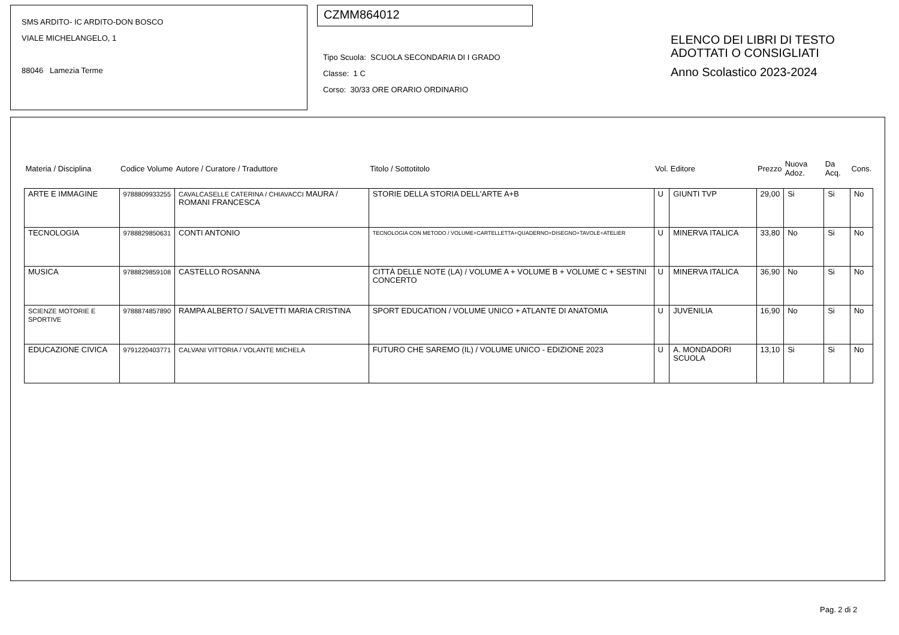SMS ARDITO- IC ARDITO-DON BOSCO
VIALE MICHELANGELO, 1
88046 Lamezia Terme
CZMM864012
Tipo Scuola: SCUOLA SECONDARIA DI I GRADO
Classe: 1 C
Corso: 30/33 ORE ORARIO ORDINARIO
ELENCO DEI LIBRI DI TESTO
ADOTTATI O CONSIGLIATI
Anno Scolastico 2023-2024
| Materia / Disciplina | Codice Volume | Autore / Curatore / Traduttore | Titolo / Sottotitolo | Vol. | Editore | Prezzo | Nuova Adoz. | Da Acq. | Cons. |
| --- | --- | --- | --- | --- | --- | --- | --- | --- | --- |
| ARTE E IMMAGINE | 9788809933255 | CAVALCASELLE CATERINA / CHIAVACCI MAURA / ROMANI FRANCESCA | STORIE DELLA STORIA DELL'ARTE A+B | U | GIUNTI TVP | 29,00 | Si | Si | No |
| TECNOLOGIA | 9788829850631 | CONTI ANTONIO | TECNOLOGIA CON METODO / VOLUME+CARTELLETTA+QUADERNO+DISEGNO+TAVOLE+ATELIER | U | MINERVA ITALICA | 33,80 | No | Si | No |
| MUSICA | 9788829859108 | CASTELLO ROSANNA | CITTÀ DELLE NOTE (LA) / VOLUME A + VOLUME B + VOLUME C + SESTINI CONCERTO | U | MINERVA ITALICA | 36,90 | No | Si | No |
| SCIENZE MOTORIE E SPORTIVE | 9788874857890 | RAMPA ALBERTO / SALVETTI MARIA CRISTINA | SPORT EDUCATION / VOLUME UNICO + ATLANTE DI ANATOMIA | U | JUVENILIA | 16,90 | No | Si | No |
| EDUCAZIONE CIVICA | 9791220403771 | CALVANI VITTORIA / VOLANTE MICHELA | FUTURO CHE SAREMO (IL) / VOLUME UNICO - EDIZIONE 2023 | U | A. MONDADORI SCUOLA | 13,10 | Si | Si | No |
Pag. 2 di 2